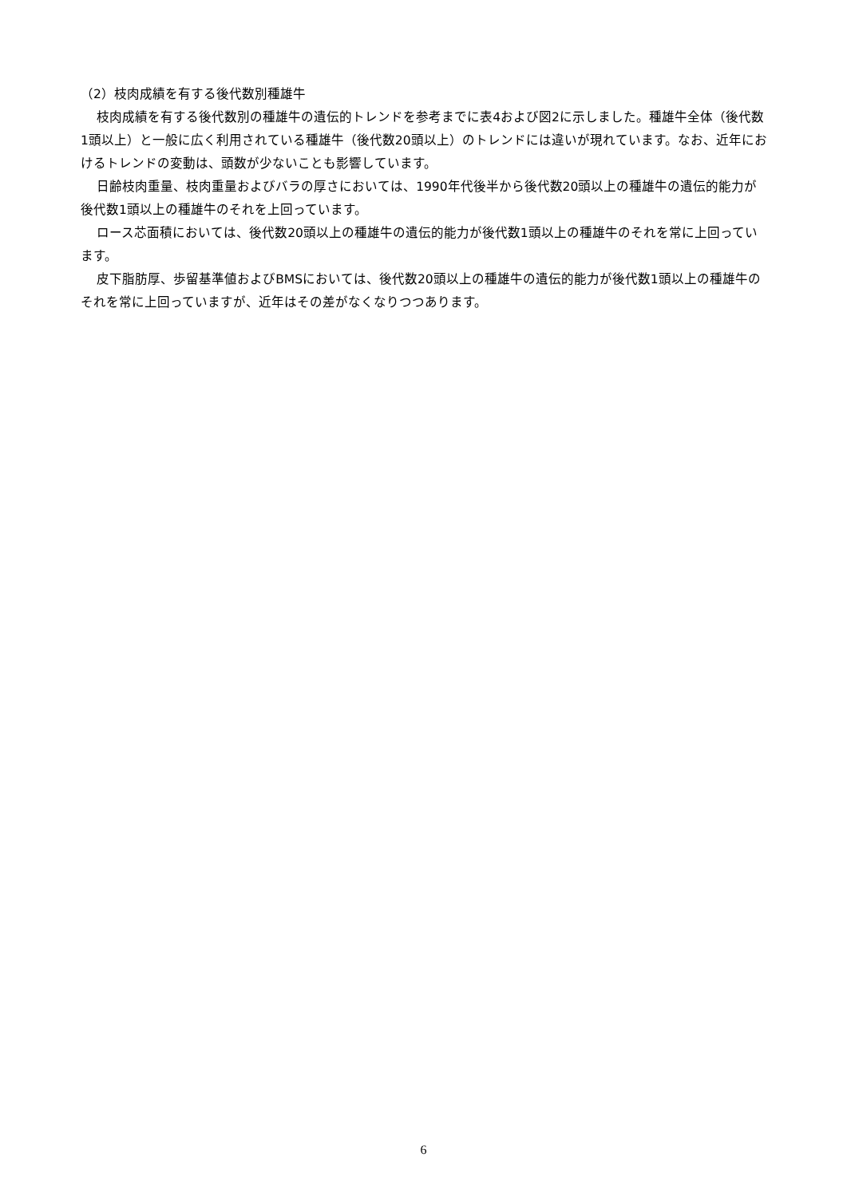（2）枝肉成績を有する後代数別種雄牛
枝肉成績を有する後代数別の種雄牛の遺伝的トレンドを参考までに表4および図2に示しました。種雄牛全体（後代数1頭以上）と一般に広く利用されている種雄牛（後代数20頭以上）のトレンドには違いが現れています。なお、近年におけるトレンドの変動は、頭数が少ないことも影響しています。
日齢枝肉重量、枝肉重量およびバラの厚さにおいては、1990年代後半から後代数20頭以上の種雄牛の遺伝的能力が後代数1頭以上の種雄牛のそれを上回っています。
ロース芯面積においては、後代数20頭以上の種雄牛の遺伝的能力が後代数1頭以上の種雄牛のそれを常に上回っています。
皮下脂肪厚、歩留基準値およびBMSにおいては、後代数20頭以上の種雄牛の遺伝的能力が後代数1頭以上の種雄牛のそれを常に上回っていますが、近年はその差がなくなりつつあります。
6